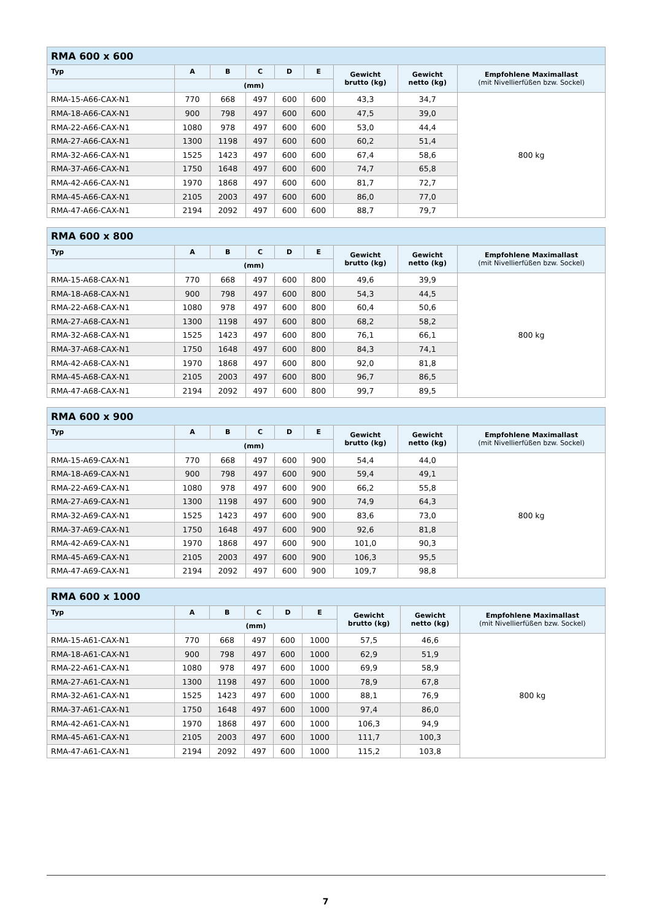| RMA 600 x 600 | | | | | | | | |
| --- | --- | --- | --- | --- | --- | --- | --- | --- |
| Typ | A | B | C | D | E | Gewicht brutto (kg) | Gewicht netto (kg) | Empfohlene Maximallast (mit Nivellierfüßen bzw. Sockel) |
| | (mm) | | | | | | | |
| RMA-15-A66-CAX-N1 | 770 | 668 | 497 | 600 | 600 | 43,3 | 34,7 | 800 kg |
| RMA-18-A66-CAX-N1 | 900 | 798 | 497 | 600 | 600 | 47,5 | 39,0 | |
| RMA-22-A66-CAX-N1 | 1080 | 978 | 497 | 600 | 600 | 53,0 | 44,4 | |
| RMA-27-A66-CAX-N1 | 1300 | 1198 | 497 | 600 | 600 | 60,2 | 51,4 | |
| RMA-32-A66-CAX-N1 | 1525 | 1423 | 497 | 600 | 600 | 67,4 | 58,6 | |
| RMA-37-A66-CAX-N1 | 1750 | 1648 | 497 | 600 | 600 | 74,7 | 65,8 | |
| RMA-42-A66-CAX-N1 | 1970 | 1868 | 497 | 600 | 600 | 81,7 | 72,7 | |
| RMA-45-A66-CAX-N1 | 2105 | 2003 | 497 | 600 | 600 | 86,0 | 77,0 | |
| RMA-47-A66-CAX-N1 | 2194 | 2092 | 497 | 600 | 600 | 88,7 | 79,7 | |
| RMA 600 x 800 | | | | | | | | |
| --- | --- | --- | --- | --- | --- | --- | --- | --- |
| Typ | A | B | C | D | E | Gewicht brutto (kg) | Gewicht netto (kg) | Empfohlene Maximallast (mit Nivellierfüßen bzw. Sockel) |
| | (mm) | | | | | | | |
| RMA-15-A68-CAX-N1 | 770 | 668 | 497 | 600 | 800 | 49,6 | 39,9 | 800 kg |
| RMA-18-A68-CAX-N1 | 900 | 798 | 497 | 600 | 800 | 54,3 | 44,5 | |
| RMA-22-A68-CAX-N1 | 1080 | 978 | 497 | 600 | 800 | 60,4 | 50,6 | |
| RMA-27-A68-CAX-N1 | 1300 | 1198 | 497 | 600 | 800 | 68,2 | 58,2 | |
| RMA-32-A68-CAX-N1 | 1525 | 1423 | 497 | 600 | 800 | 76,1 | 66,1 | |
| RMA-37-A68-CAX-N1 | 1750 | 1648 | 497 | 600 | 800 | 84,3 | 74,1 | |
| RMA-42-A68-CAX-N1 | 1970 | 1868 | 497 | 600 | 800 | 92,0 | 81,8 | |
| RMA-45-A68-CAX-N1 | 2105 | 2003 | 497 | 600 | 800 | 96,7 | 86,5 | |
| RMA-47-A68-CAX-N1 | 2194 | 2092 | 497 | 600 | 800 | 99,7 | 89,5 | |
| RMA 600 x 900 | | | | | | | | |
| --- | --- | --- | --- | --- | --- | --- | --- | --- |
| Typ | A | B | C | D | E | Gewicht brutto (kg) | Gewicht netto (kg) | Empfohlene Maximallast (mit Nivellierfüßen bzw. Sockel) |
| | (mm) | | | | | | | |
| RMA-15-A69-CAX-N1 | 770 | 668 | 497 | 600 | 900 | 54,4 | 44,0 | 800 kg |
| RMA-18-A69-CAX-N1 | 900 | 798 | 497 | 600 | 900 | 59,4 | 49,1 | |
| RMA-22-A69-CAX-N1 | 1080 | 978 | 497 | 600 | 900 | 66,2 | 55,8 | |
| RMA-27-A69-CAX-N1 | 1300 | 1198 | 497 | 600 | 900 | 74,9 | 64,3 | |
| RMA-32-A69-CAX-N1 | 1525 | 1423 | 497 | 600 | 900 | 83,6 | 73,0 | |
| RMA-37-A69-CAX-N1 | 1750 | 1648 | 497 | 600 | 900 | 92,6 | 81,8 | |
| RMA-42-A69-CAX-N1 | 1970 | 1868 | 497 | 600 | 900 | 101,0 | 90,3 | |
| RMA-45-A69-CAX-N1 | 2105 | 2003 | 497 | 600 | 900 | 106,3 | 95,5 | |
| RMA-47-A69-CAX-N1 | 2194 | 2092 | 497 | 600 | 900 | 109,7 | 98,8 | |
| RMA 600 x 1000 | | | | | | | | |
| --- | --- | --- | --- | --- | --- | --- | --- | --- |
| Typ | A | B | C | D | E | Gewicht brutto (kg) | Gewicht netto (kg) | Empfohlene Maximallast (mit Nivellierfüßen bzw. Sockel) |
| | (mm) | | | | | | | |
| RMA-15-A61-CAX-N1 | 770 | 668 | 497 | 600 | 1000 | 57,5 | 46,6 | 800 kg |
| RMA-18-A61-CAX-N1 | 900 | 798 | 497 | 600 | 1000 | 62,9 | 51,9 | |
| RMA-22-A61-CAX-N1 | 1080 | 978 | 497 | 600 | 1000 | 69,9 | 58,9 | |
| RMA-27-A61-CAX-N1 | 1300 | 1198 | 497 | 600 | 1000 | 78,9 | 67,8 | |
| RMA-32-A61-CAX-N1 | 1525 | 1423 | 497 | 600 | 1000 | 88,1 | 76,9 | |
| RMA-37-A61-CAX-N1 | 1750 | 1648 | 497 | 600 | 1000 | 97,4 | 86,0 | |
| RMA-42-A61-CAX-N1 | 1970 | 1868 | 497 | 600 | 1000 | 106,3 | 94,9 | |
| RMA-45-A61-CAX-N1 | 2105 | 2003 | 497 | 600 | 1000 | 111,7 | 100,3 | |
| RMA-47-A61-CAX-N1 | 2194 | 2092 | 497 | 600 | 1000 | 115,2 | 103,8 | |
7